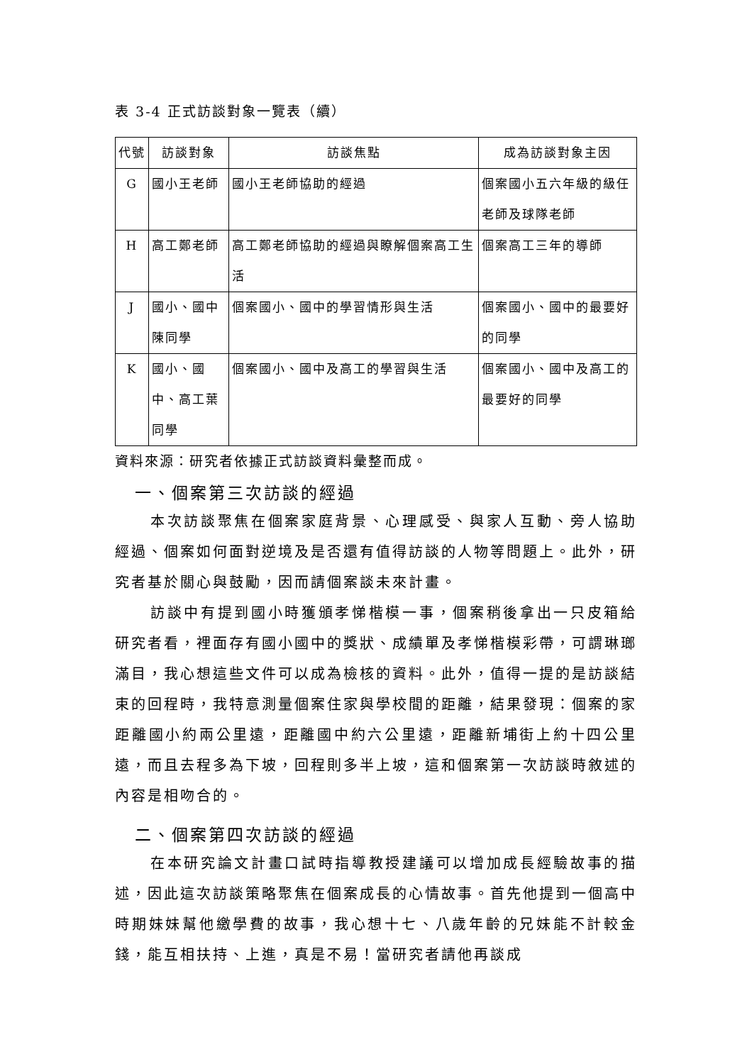表 3-4 正式訪談對象一覽表（續）
| 代號 | 訪談對象 | 訪談焦點 | 成為訪談對象主因 |
| --- | --- | --- | --- |
| G | 國小王老師 | 國小王老師協助的經過 | 個案國小五六年級的級任老師及球隊老師 |
| H | 高工鄭老師 | 高工鄭老師協助的經過與瞭解個案高工生活 | 個案高工三年的導師 |
| J | 國小、國中陳同學 | 個案國小、國中的學習情形與生活 | 個案國小、國中的最要好的同學 |
| K | 國小、國中、高工葉同學 | 個案國小、國中及高工的學習與生活 | 個案國小、國中及高工的最要好的同學 |
資料來源：研究者依據正式訪談資料彙整而成。
一、個案第三次訪談的經過
本次訪談聚焦在個案家庭背景、心理感受、與家人互動、旁人協助經過、個案如何面對逆境及是否還有值得訪談的人物等問題上。此外，研究者基於關心與鼓勵，因而請個案談未來計畫。
訪談中有提到國小時獲頒孝悌楷模一事，個案稍後拿出一只皮箱給研究者看，裡面存有國小國中的獎狀、成績單及孝悌楷模彩帶，可謂琳瑯滿目，我心想這些文件可以成為檢核的資料。此外，值得一提的是訪談結束的回程時，我特意測量個案住家與學校間的距離，結果發現：個案的家距離國小約兩公里遠，距離國中約六公里遠，距離新埔街上約十四公里遠，而且去程多為下坡，回程則多半上坡，這和個案第一次訪談時敘述的內容是相吻合的。
二、個案第四次訪談的經過
在本研究論文計畫口試時指導教授建議可以增加成長經驗故事的描述，因此這次訪談策略聚焦在個案成長的心情故事。首先他提到一個高中時期妹妹幫他繳學費的故事，我心想十七、八歲年齡的兄妹能不計較金錢，能互相扶持、上進，真是不易！當研究者請他再談成